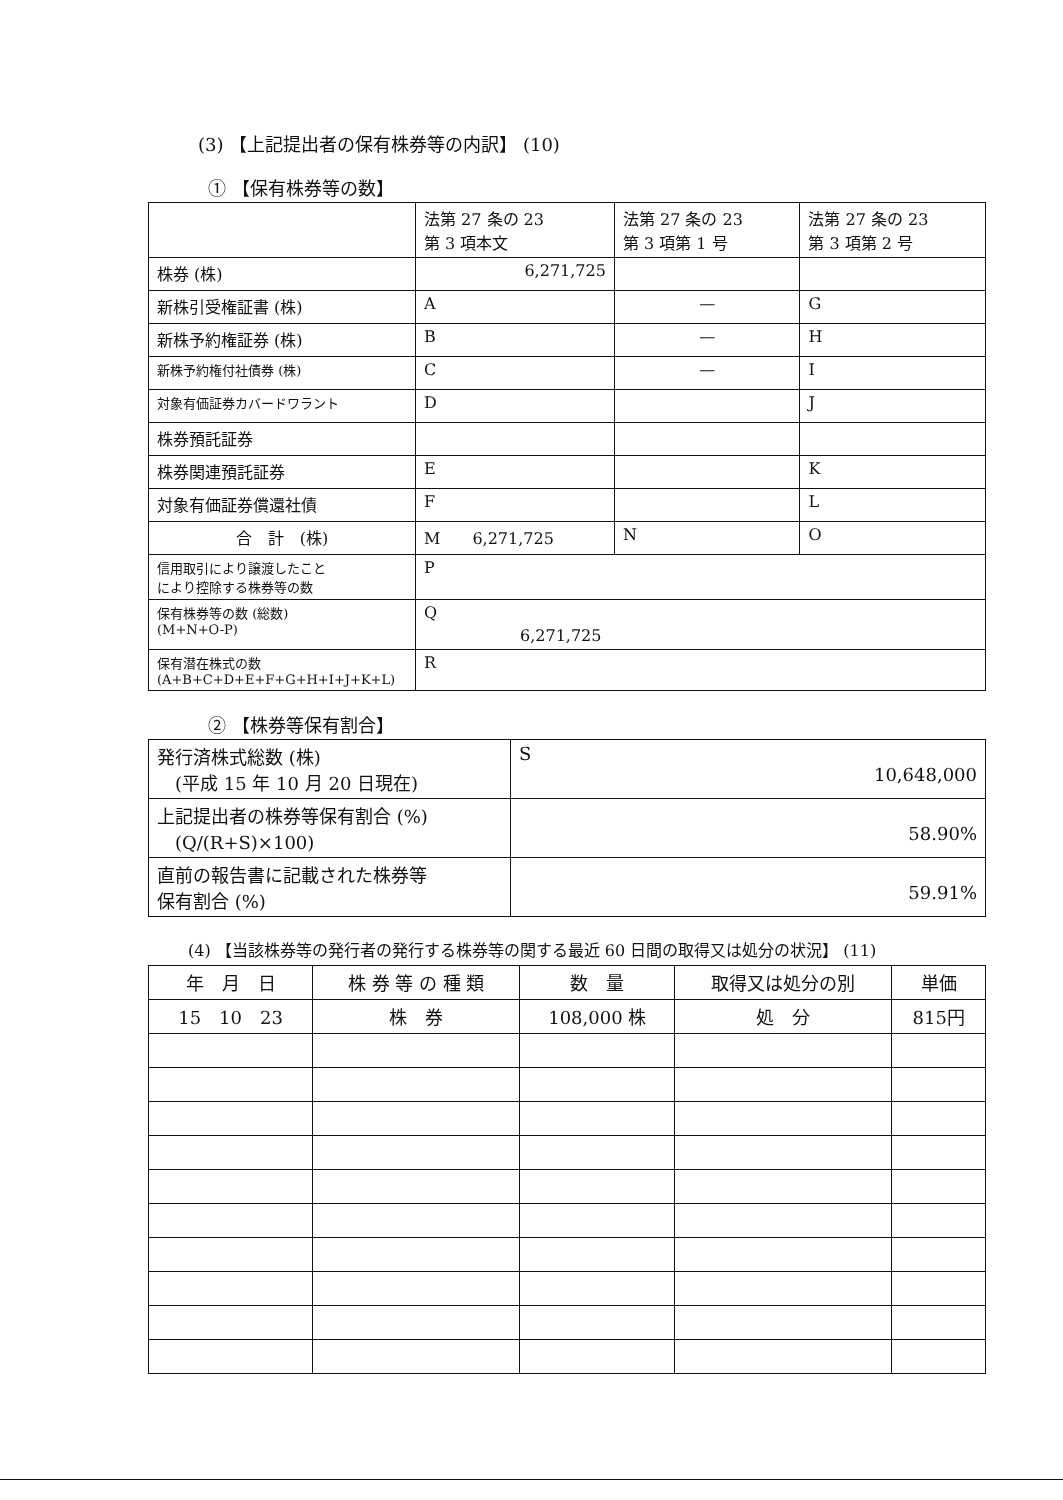(3) 【上記提出者の保有株券等の内訳】 (10)
① 【保有株券等の数】
| | 法第 27 条の 23 第 3 項本文 | 法第 27 条の 23 第 3 項第 1 号 | 法第 27 条の 23 第 3 項第 2 号 |
| --- | --- | --- | --- |
| 株券 (株) | 6,271,725 | | |
| 新株引受権証書 (株) | A | — | G |
| 新株予約権証券 (株) | B | — | H |
| 新株予約権付社債券 (株) | C | — | I |
| 対象有価証券カバードワラント | D | | J |
| 株券預託証券 | | | |
| 株券関連預託証券 | E | | K |
| 対象有価証券償還社債 | F | | L |
| 合 計 (株) | M 6,271,725 | N | O |
| 信用取引により譲渡したこと により控除する株券等の数 | P | | |
| 保有株券等の数 (総数) (M+N+O-P) | Q 6,271,725 | | |
| 保有潜在株式の数 (A+B+C+D+E+F+G+H+I+J+K+L) | R | | |
② 【株券等保有割合】
| 発行済株式総数 (株) (平成 15 年 10 月 20 日現在) | S 10,648,000 |
| 上記提出者の株券等保有割合 (%) (Q/(R+S)×100) | 58.90% |
| 直前の報告書に記載された株券等 保有割合 (%) | 59.91% |
(4) 【当該株券等の発行者の発行する株券等の関する最近 60 日間の取得又は処分の状況】 (11)
| 年 月 日 | 株 券 等 の 種 類 | 数 量 | 取得又は処分の別 | 単価 |
| --- | --- | --- | --- | --- |
| 15 10 23 | 株 券 | 108,000 株 | 処 分 | 815円 |